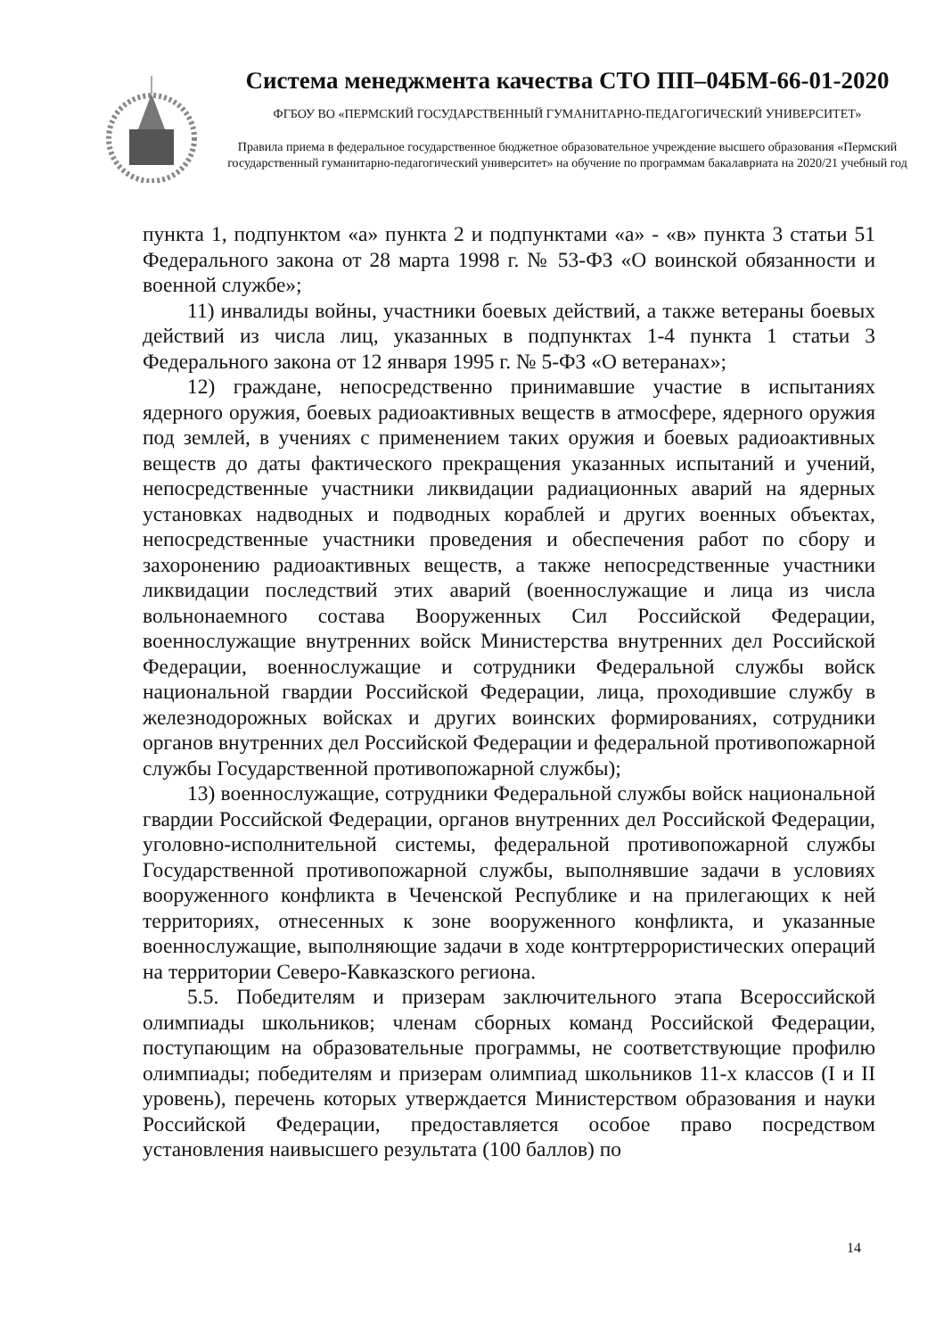Система менеджмента качества СТО ПП–04БМ-66-01-2020
ФГБОУ ВО «ПЕРМСКИЙ ГОСУДАРСТВЕННЫЙ ГУМАНИТАРНО-ПЕДАГОГИЧЕСКИЙ УНИВЕРСИТЕТ»
Правила приема в федеральное государственное бюджетное образовательное учреждение высшего образования «Пермский государственный гуманитарно-педагогический университет» на обучение по программам бакалавриата на 2020/21 учебный год
пункта 1, подпунктом «а» пункта 2 и подпунктами «а» - «в» пункта 3 статьи 51 Федерального закона от 28 марта 1998 г. № 53-ФЗ «О воинской обязанности и военной службе»;
11) инвалиды войны, участники боевых действий, а также ветераны боевых действий из числа лиц, указанных в подпунктах 1-4 пункта 1 статьи 3 Федерального закона от 12 января 1995 г. № 5-ФЗ «О ветеранах»;
12) граждане, непосредственно принимавшие участие в испытаниях ядерного оружия, боевых радиоактивных веществ в атмосфере, ядерного оружия под землей, в учениях с применением таких оружия и боевых радиоактивных веществ до даты фактического прекращения указанных испытаний и учений, непосредственные участники ликвидации радиационных аварий на ядерных установках надводных и подводных кораблей и других военных объектах, непосредственные участники проведения и обеспечения работ по сбору и захоронению радиоактивных веществ, а также непосредственные участники ликвидации последствий этих аварий (военнослужащие и лица из числа вольнонаемного состава Вооруженных Сил Российской Федерации, военнослужащие внутренних войск Министерства внутренних дел Российской Федерации, военнослужащие и сотрудники Федеральной службы войск национальной гвардии Российской Федерации, лица, проходившие службу в железнодорожных войсках и других воинских формированиях, сотрудники органов внутренних дел Российской Федерации и федеральной противопожарной службы Государственной противопожарной службы);
13) военнослужащие, сотрудники Федеральной службы войск национальной гвардии Российской Федерации, органов внутренних дел Российской Федерации, уголовно-исполнительной системы, федеральной противопожарной службы Государственной противопожарной службы, выполнявшие задачи в условиях вооруженного конфликта в Чеченской Республике и на прилегающих к ней территориях, отнесенных к зоне вооруженного конфликта, и указанные военнослужащие, выполняющие задачи в ходе контртеррористических операций на территории Северо-Кавказского региона.
5.5. Победителям и призерам заключительного этапа Всероссийской олимпиады школьников; членам сборных команд Российской Федерации, поступающим на образовательные программы, не соответствующие профилю олимпиады; победителям и призерам олимпиад школьников 11-х классов (I и II уровень), перечень которых утверждается Министерством образования и науки Российской Федерации, предоставляется особое право посредством установления наивысшего результата (100 баллов) по
14